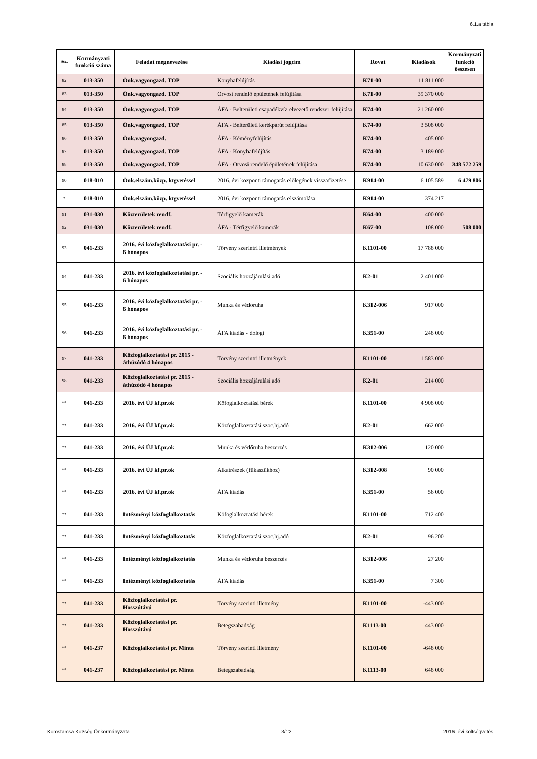6.1.a tábla
| Ssz. | Kormányzati funkció száma | Feladat megnevezése | Kiadási jogcím | Rovat | Kiadások | Kormányzati funkció összesen |
| --- | --- | --- | --- | --- | --- | --- |
| 82 | 013-350 | Önk.vagyongazd. TOP | Konyhafelújítás | K71-00 | 11 811 000 | |
| 83 | 013-350 | Önk.vagyongazd. TOP | Orvosi rendelő épületének felújítása | K71-00 | 39 370 000 | |
| 84 | 013-350 | Önk.vagyongazd. TOP | ÁFA - Belterületi csapadékvíz elvezető rendszer felújítása | K74-00 | 21 260 000 | |
| 85 | 013-350 | Önk.vagyongazd. TOP | ÁFA - Belterületi kerékpárút felújítása | K74-00 | 3 508 000 | |
| 86 | 013-350 | Önk.vagyongazd. | ÁFA - Kéményfelújítás | K74-00 | 405 000 | |
| 87 | 013-350 | Önk.vagyongazd. TOP | ÁFA - Konyhafelújítás | K74-00 | 3 189 000 | |
| 88 | 013-350 | Önk.vagyongazd. TOP | ÁFA - Orvosi rendelő épületének felújítása | K74-00 | 10 630 000 | 348 572 259 |
| 90 | 018-010 | Önk.elszám.közp. ktgvetéssel | 2016. évi központi támogatás előlegének visszafizetése | K914-00 | 6 105 589 | 6 479 806 |
| * | 018-010 | Önk.elszám.közp. ktgvetéssel | 2016. évi központi támogatás elszámolása | K914-00 | 374 217 | |
| 91 | 031-030 | Közterületek rendf. | Térfigyelő kamerák | K64-00 | 400 000 | |
| 92 | 031-030 | Közterületek rendf. | ÁFA - Térfigyelő kamerák | K67-00 | 108 000 | 508 000 |
| 93 | 041-233 | 2016. évi közfoglalkoztatási pr. - 6 hónapos | Törvény szerintri illetmények | K1101-00 | 17 788 000 | |
| 94 | 041-233 | 2016. évi közfoglalkoztatási pr. - 6 hónapos | Szociális hozzájárulási adó | K2-01 | 2 401 000 | |
| 95 | 041-233 | 2016. évi közfoglalkoztatási pr. - 6 hónapos | Munka és védőruha | K312-006 | 917 000 | |
| 96 | 041-233 | 2016. évi közfoglalkoztatási pr. - 6 hónapos | ÁFA kiadás - dologi | K351-00 | 248 000 | |
| 97 | 041-233 | Közfoglalkoztatási pr. 2015 - áthúzódó 4 hónapos | Törvény szerintri illetmények | K1101-00 | 1 583 000 | |
| 98 | 041-233 | Közfoglalkoztatási pr. 2015 - áthúzódó 4 hónapos | Szociális hozzájárulási adó | K2-01 | 214 000 | |
| ** | 041-233 | 2016. évi ÚJ kf.pr.ok | Köfoglalkoztatási bérek | K1101-00 | 4 908 000 | |
| ** | 041-233 | 2016. évi ÚJ kf.pr.ok | Közfoglalkoztatási szoc.hj.adó | K2-01 | 662 000 | |
| ** | 041-233 | 2016. évi ÚJ kf.pr.ok | Munka és védőruha beszerzés | K312-006 | 120 000 | |
| ** | 041-233 | 2016. évi ÚJ kf.pr.ok | Alkatrészek (fűkaszűkhoz) | K312-008 | 90 000 | |
| ** | 041-233 | 2016. évi ÚJ kf.pr.ok | ÁFA kiadás | K351-00 | 56 000 | |
| ** | 041-233 | Intézményi közfoglalkoztatás | Köfoglalkoztatási bérek | K1101-00 | 712 400 | |
| ** | 041-233 | Intézményi közfoglalkoztatás | Közfoglalkoztatási szoc.hj.adó | K2-01 | 96 200 | |
| ** | 041-233 | Intézményi közfoglalkoztatás | Munka és védőruha beszerzés | K312-006 | 27 200 | |
| ** | 041-233 | Intézményi közfoglalkoztatás | ÁFA kiadás | K351-00 | 7 300 | |
| ** | 041-233 | Közfoglalkoztatási pr. Hosszútávú | Törvény szerinti illetmény | K1101-00 | -443 000 | |
| ** | 041-233 | Közfoglalkoztatási pr. Hosszútávú | Betegszabadság | K1113-00 | 443 000 | |
| ** | 041-237 | Közfoglalkoztatási pr. Minta | Törvény szerinti illetmény | K1101-00 | -648 000 | |
| ** | 041-237 | Közfoglalkoztatási pr. Minta | Betegszabadság | K1113-00 | 648 000 | |
Köröstarcsa Község Önkormányzata 3/12 2016. évi költségvetés